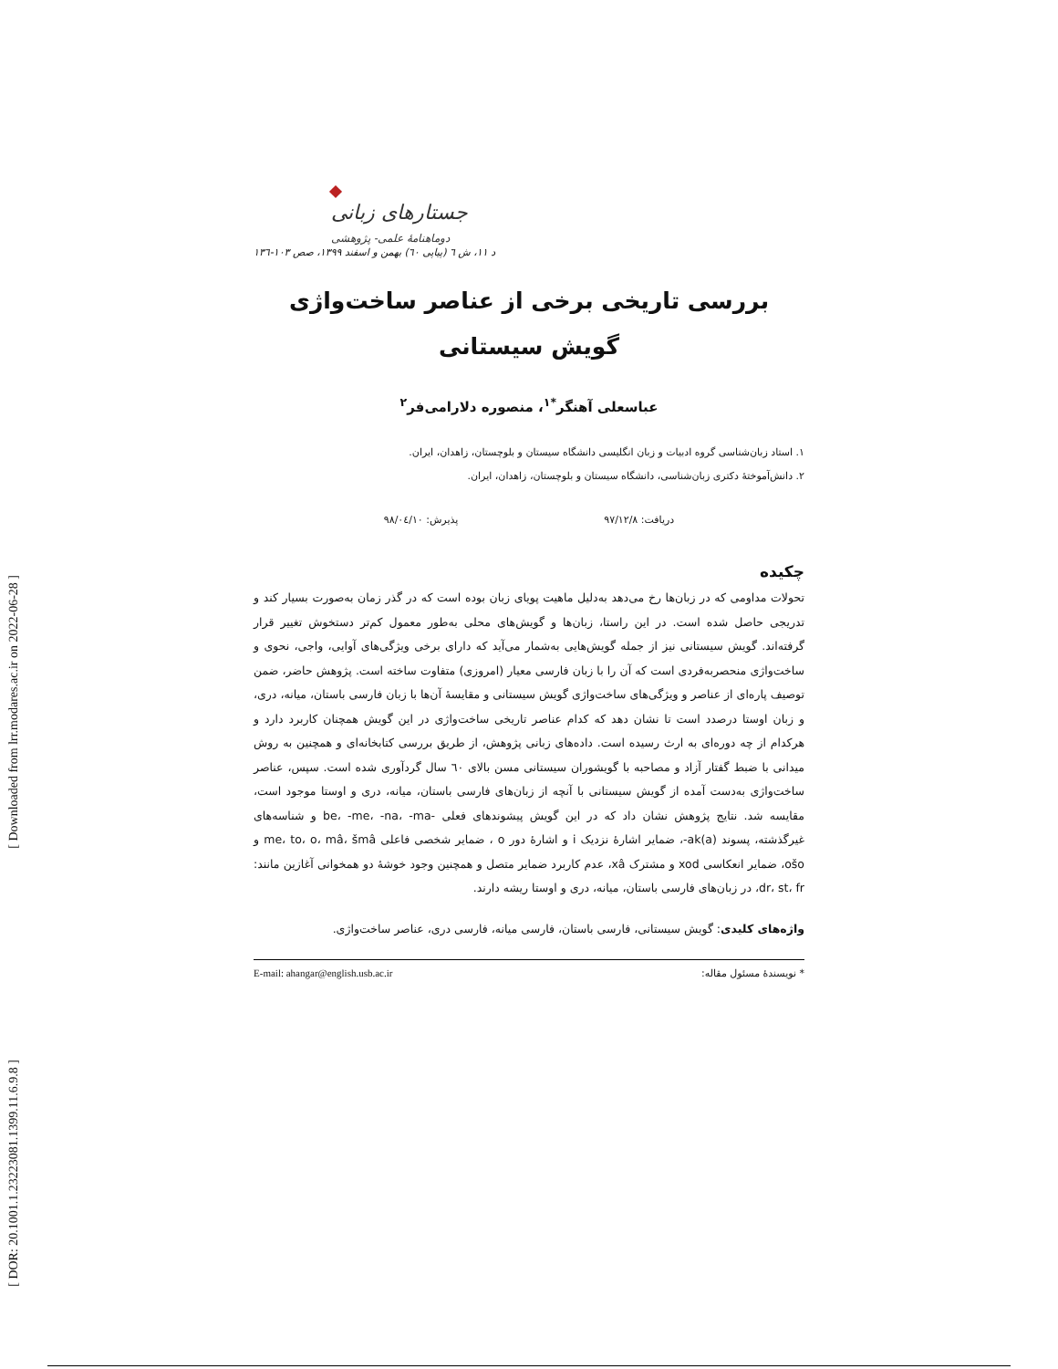[ Downloaded from lrr.modares.ac.ir on 2022-06-28 ]
[ DOR: 20.1001.1.23223081.1399.11.6.9.8 ]
جستارهای زبانی
دوماهنامهٔ علمی- پژوهشی
د ١١، ش ٦ (پیاپی ٦٠) بهمن و اسفند ١٣٩٩، صص ١٠٣-١٣٦
بررسی تاریخی برخی از عناصر ساخت‌واژی
گویش سیستانی
عباسعلی آهنگر<sup>*١</sup>، منصوره دلارامی‌فر<sup>٢</sup>
١. استاد زبان‌شناسی گروه ادبیات و زبان انگلیسی دانشگاه سیستان و بلوچستان، زاهدان، ایران.
٢. دانش‌آموختهٔ دکتری زبان‌شناسی، دانشگاه سیستان و بلوچستان، زاهدان، ایران.
دریافت: ٩٧/١٢/٨ پذیرش: ٩٨/٠٤/١٠
چکیده
تحولات مداومی که در زبان‌ها رخ می‌دهد به‌دلیل ماهیت پویای زبان بوده است که در گذر زمان به‌صورت بسیار کند و تدریجی حاصل شده است. در این راستا، زبان‌ها و گویش‌های محلی به‌طور معمول کم‌تر دستخوش تغییر قرار گرفته‌اند. گویش سیستانی نیز از جمله گویش‌هایی به‌شمار می‌آید که دارای برخی ویژگی‌های آوایی، واجی، نحوی و ساخت‌واژی منحصربه‌فردی است که آن را با زبان فارسی معیار (امروزی) متفاوت ساخته است. پژوهش حاضر، ضمن توصیف پاره‌ای از عناصر و ویژگی‌های ساخت‌واژی گویش سیستانی و مقایسهٔ آن‌ها با زبان فارسی باستان، میانه، دری، و زبان اوستا درصدد است تا نشان دهد که کدام عناصر تاریخی ساخت‌واژی در این گویش همچنان کاربرد دارد و هرکدام از چه دوره‌ای به ارث رسیده است. داده‌های زبانی پژوهش، از طریق بررسی کتابخانه‌ای و همچنین به روش میدانی با ضبط گفتار آزاد و مصاحبه با گویشوران سیستانی مسن بالای ٦٠ سال گردآوری شده است. سپس، عناصر ساخت‌واژی به‌دست آمده از گویش سیستانی با آنچه از زبان‌های فارسی باستان، میانه، دری و اوستا موجود است، مقایسه شد. نتایج پژوهش نشان داد که در این گویش پیشوندهای فعلی -be، -me، -na، -ma و شناسه‌های غیرگذشته، پسوند ak(a)-، ضمایر اشارهٔ نزدیک i و اشارهٔ دور o ، ضمایر شخصی فاعلی me، to، o، mâ، šmâ و ošo، ضمایر انعکاسی xod و مشترک xâ، عدم کاربرد ضمایر متصل و همچنین وجود خوشهٔ دو همخوانی آغازین مانند: dr، st، fr، در زبان‌های فارسی باستان، میانه، دری و اوستا ریشه دارند.
واژه‌های کلیدی: گویش سیستانی، فارسی باستان، فارسی میانه، فارسی دری، عناصر ساخت‌واژی.
* نویسندهٔ مسئول مقاله: E-mail: ahangar@english.usb.ac.ir